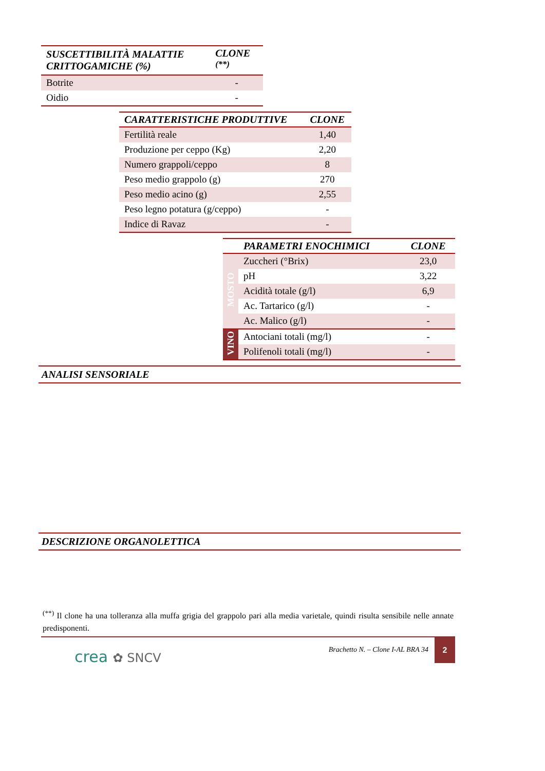| SUSCETTIBILITÀ MALATTIE CRITTOGAMICHE (%) | CLONE <sup>(**)</sup> |
| --- | --- |
| Botrite | - |
| Oidio | - |
| CARATTERISTICHE PRODUTTIVE | CLONE |
| --- | --- |
| Fertilità reale | 1,40 |
| Produzione per ceppo (Kg) | 2,20 |
| Numero grappoli/ceppo | 8 |
| Peso medio grappolo (g) | 270 |
| Peso medio acino (g) | 2,55 |
| Peso legno potatura (g/ceppo) | - |
| Indice di Ravaz | - |
| | PARAMETRI ENOCHIMICI | CLONE |
| --- | --- | --- |
| MOSTO | Zuccheri (°Brix) | 23,0 |
| | pH | 3,22 |
| | Acidità totale (g/l) | 6,9 |
| | Ac. Tartarico (g/l) | - |
| | Ac. Malico (g/l) | - |
| VINO | Antociani totali (mg/l) | - |
| | Polifenoli totali (mg/l) | - |
ANALISI SENSORIALE
DESCRIZIONE ORGANOLETTICA
<sup>(**)</sup> Il clone ha una tolleranza alla muffa grigia del grappolo pari alla media varietale, quindi risulta sensibile nelle annate predisponenti.
crea ✿ SNCV
Brachetto N. – Clone I-AL BRA 34
2